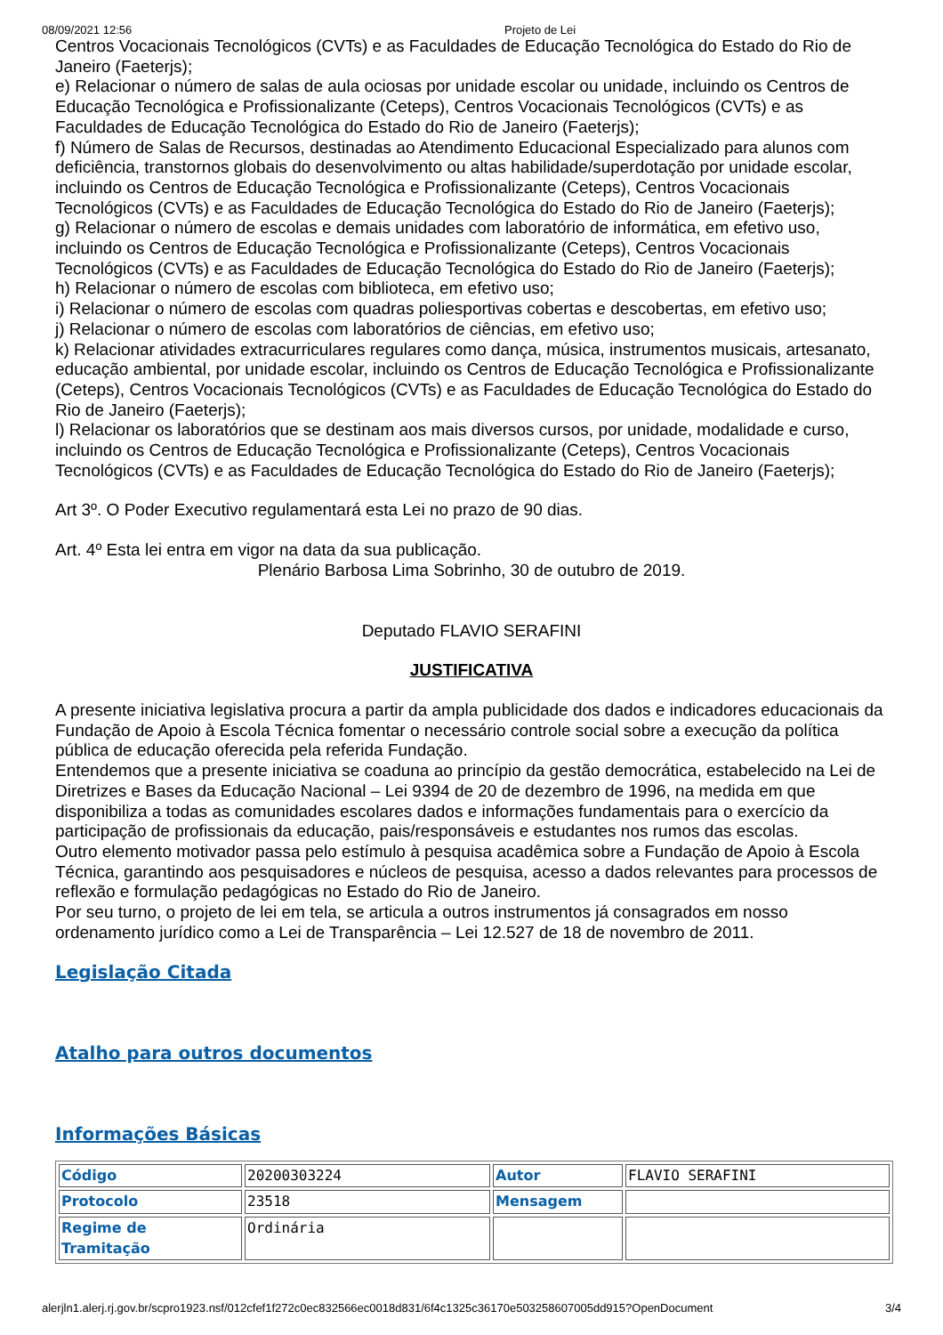08/09/2021 12:56 Projeto de Lei
Centros Vocacionais Tecnológicos (CVTs) e as Faculdades de Educação Tecnológica do Estado do Rio de Janeiro (Faeterjs);
e) Relacionar o número de salas de aula ociosas por unidade escolar ou unidade, incluindo os Centros de Educação Tecnológica e Profissionalizante (Ceteps), Centros Vocacionais Tecnológicos (CVTs) e as Faculdades de Educação Tecnológica do Estado do Rio de Janeiro (Faeterjs);
f) Número de Salas de Recursos, destinadas ao Atendimento Educacional Especializado para alunos com deficiência, transtornos globais do desenvolvimento ou altas habilidade/superdotação por unidade escolar, incluindo os Centros de Educação Tecnológica e Profissionalizante (Ceteps), Centros Vocacionais Tecnológicos (CVTs) e as Faculdades de Educação Tecnológica do Estado do Rio de Janeiro (Faeterjs);
g) Relacionar o número de escolas e demais unidades com laboratório de informática, em efetivo uso, incluindo os Centros de Educação Tecnológica e Profissionalizante (Ceteps), Centros Vocacionais Tecnológicos (CVTs) e as Faculdades de Educação Tecnológica do Estado do Rio de Janeiro (Faeterjs);
h) Relacionar o número de escolas com biblioteca, em efetivo uso;
i) Relacionar o número de escolas com quadras poliesportivas cobertas e descobertas, em efetivo uso;
j) Relacionar o número de escolas com laboratórios de ciências, em efetivo uso;
k) Relacionar atividades extracurriculares regulares como dança, música, instrumentos musicais, artesanato, educação ambiental, por unidade escolar, incluindo os Centros de Educação Tecnológica e Profissionalizante (Ceteps), Centros Vocacionais Tecnológicos (CVTs) e as Faculdades de Educação Tecnológica do Estado do Rio de Janeiro (Faeterjs);
l) Relacionar os laboratórios que se destinam aos mais diversos cursos, por unidade, modalidade e curso, incluindo os Centros de Educação Tecnológica e Profissionalizante (Ceteps), Centros Vocacionais Tecnológicos (CVTs) e as Faculdades de Educação Tecnológica do Estado do Rio de Janeiro (Faeterjs);
Art 3º. O Poder Executivo regulamentará esta Lei no prazo de 90 dias.
Art. 4º Esta lei entra em vigor na data da sua publicação.
Plenário Barbosa Lima Sobrinho, 30 de outubro de 2019.
Deputado FLAVIO SERAFINI
JUSTIFICATIVA
A presente iniciativa legislativa procura a partir da ampla publicidade dos dados e indicadores educacionais da Fundação de Apoio à Escola Técnica fomentar o necessário controle social sobre a execução da política pública de educação oferecida pela referida Fundação.
Entendemos que a presente iniciativa se coaduna ao princípio da gestão democrática, estabelecido na Lei de Diretrizes e Bases da Educação Nacional – Lei 9394 de 20 de dezembro de 1996, na medida em que disponibiliza a todas as comunidades escolares dados e informações fundamentais para o exercício da participação de profissionais da educação, pais/responsáveis e estudantes nos rumos das escolas.
Outro elemento motivador passa pelo estímulo à pesquisa acadêmica sobre a Fundação de Apoio à Escola Técnica, garantindo aos pesquisadores e núcleos de pesquisa, acesso a dados relevantes para processos de reflexão e formulação pedagógicas no Estado do Rio de Janeiro.
Por seu turno, o projeto de lei em tela, se articula a outros instrumentos já consagrados em nosso ordenamento jurídico como a Lei de Transparência – Lei 12.527 de 18 de novembro de 2011.
Legislação Citada
Atalho para outros documentos
Informações Básicas
| Código | 20200303224 | Autor | FLAVIO SERAFINI |
| Protocolo | 23518 | Mensagem | |
| Regime de Tramitação | Ordinária | | |
alerjln1.alerj.rj.gov.br/scpro1923.nsf/012cfef1f272c0ec832566ec0018d831/6f4c1325c36170e503258607005dd915?OpenDocument 3/4